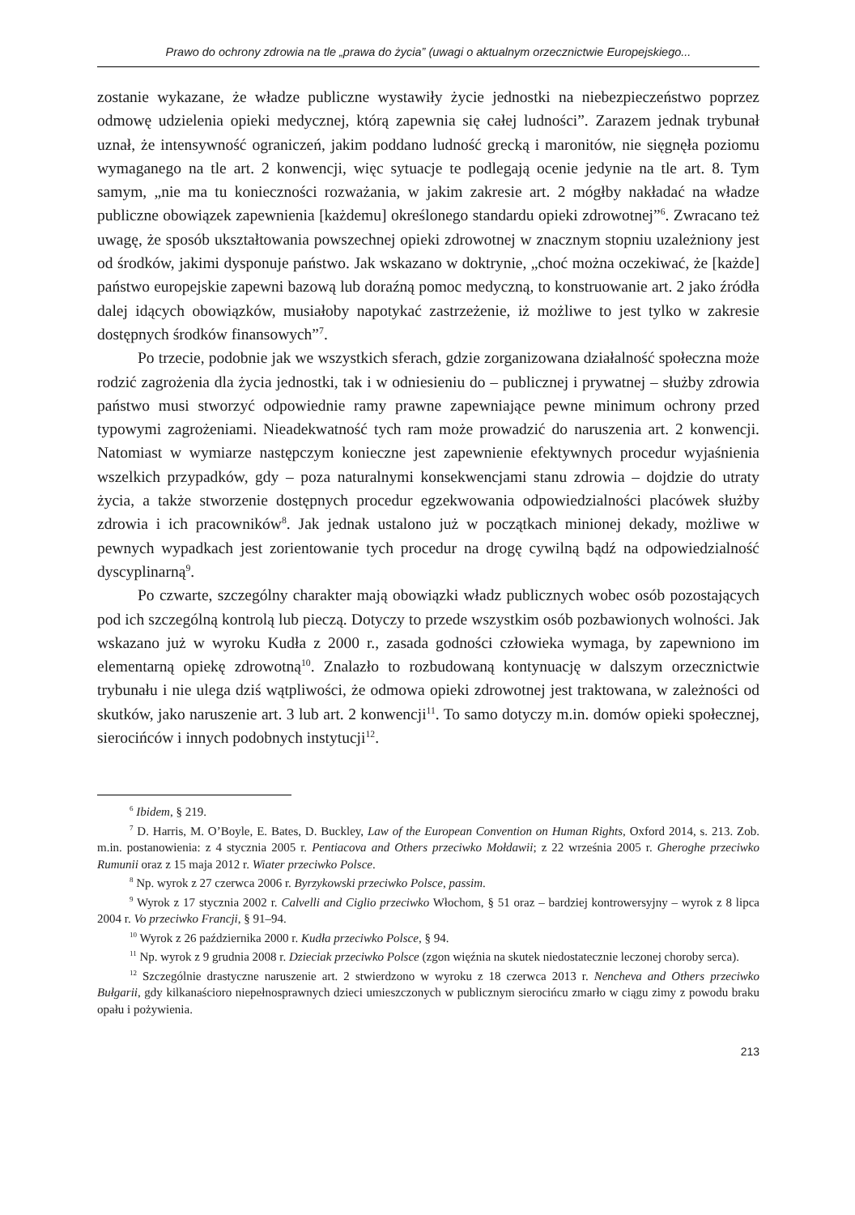Prawo do ochrony zdrowia na tle „prawa do życia” (uwagi o aktualnym orzecznictwie Europejskiego...
zostanie wykazane, że władze publiczne wystawiły życie jednostki na niebezpieczeństwo poprzez odmowę udzielenia opieki medycznej, którą zapewnia się całej ludności”. Zarazem jednak trybunał uznał, że intensywność ograniczeń, jakim poddano ludność grecką i maronitów, nie sięgnęła poziomu wymaganego na tle art. 2 konwencji, więc sytuacje te podlegają ocenie jedynie na tle art. 8. Tym samym, „nie ma tu konieczności rozważania, w jakim zakresie art. 2 mógłby nakładać na władze publiczne obowiązek zapewnienia [każdemu] określonego standardu opieki zdrowotnej”<sup>6</sup>. Zwracano też uwagę, że sposób ukształtowania powszechnej opieki zdrowotnej w znacznym stopniu uzależniony jest od środków, jakimi dysponuje państwo. Jak wskazano w doktrynie, „choć można oczekiwać, że [każde] państwo europejskie zapewni bazową lub doraźną pomoc medyczną, to konstruowanie art. 2 jako źródła dalej idących obowiązków, musiałoby napotykać zastrzeżenie, iż możliwe to jest tylko w zakresie dostępnych środków finansowych”<sup>7</sup>.
Po trzecie, podobnie jak we wszystkich sferach, gdzie zorganizowana działalność społeczna może rodzić zagrożenia dla życia jednostki, tak i w odniesieniu do – publicznej i prywatnej – służby zdrowia państwo musi stworzyć odpowiednie ramy prawne zapewniające pewne minimum ochrony przed typowymi zagrożeniami. Nieadekwatność tych ram może prowadzić do naruszenia art. 2 konwencji. Natomiast w wymiarze następczym konieczne jest zapewnienie efektywnych procedur wyjaśnienia wszelkich przypadków, gdy – poza naturalnymi konsekwencjami stanu zdrowia – dojdzie do utraty życia, a także stworzenie dostępnych procedur egzekwowania odpowiedzialności placówek służby zdrowia i ich pracowników<sup>8</sup>. Jak jednak ustalono już w początkach minionej dekady, możliwe w pewnych wypadkach jest zorientowanie tych procedur na drogę cywilną bądź na odpowiedzialność dyscyplinarną<sup>9</sup>.
Po czwarte, szczególny charakter mają obowiązki władz publicznych wobec osób pozostających pod ich szczególną kontrolą lub pieczą. Dotyczy to przede wszystkim osób pozbawionych wolności. Jak wskazano już w wyroku Kudła z 2000 r., zasada godności człowieka wymaga, by zapewniono im elementarną opiekę zdrowotną<sup>10</sup>. Znalazło to rozbudowaną kontynuację w dalszym orzecznictwie trybunału i nie ulega dziś wątpliwości, że odmowa opieki zdrowotnej jest traktowana, w zależności od skutków, jako naruszenie art. 3 lub art. 2 konwencji<sup>11</sup>. To samo dotyczy m.in. domów opieki społecznej, sierocińców i innych podobnych instytucji<sup>12</sup>.
<sup>6</sup> Ibidem, § 219.
<sup>7</sup> D. Harris, M. O’Boyle, E. Bates, D. Buckley, Law of the European Convention on Human Rights, Oxford 2014, s. 213. Zob. m.in. postanowienia: z 4 stycznia 2005 r. Pentiacova and Others przeciwko Mołdawii; z 22 września 2005 r. Gheroghe przeciwko Rumunii oraz z 15 maja 2012 r. Wiater przeciwko Polsce.
<sup>8</sup> Np. wyrok z 27 czerwca 2006 r. Byrzykowski przeciwko Polsce, passim.
<sup>9</sup> Wyrok z 17 stycznia 2002 r. Calvelli and Ciglio przeciwko Włochom, § 51 oraz – bardziej kontrowersyjny – wyrok z 8 lipca 2004 r. Vo przeciwko Francji, § 91–94.
<sup>10</sup> Wyrok z 26 października 2000 r. Kudła przeciwko Polsce, § 94.
<sup>11</sup> Np. wyrok z 9 grudnia 2008 r. Dzieciak przeciwko Polsce (zgon więźnia na skutek niedostatecznie leczonej choroby serca).
<sup>12</sup> Szczególnie drastyczne naruszenie art. 2 stwierdzono w wyroku z 18 czerwca 2013 r. Nencheva and Others przeciwko Bułgarii, gdy kilkanaścioro niepełnosprawnych dzieci umieszczonych w publicznym sierocińcu zmarło w ciągu zimy z powodu braku opału i pożywienia.
213